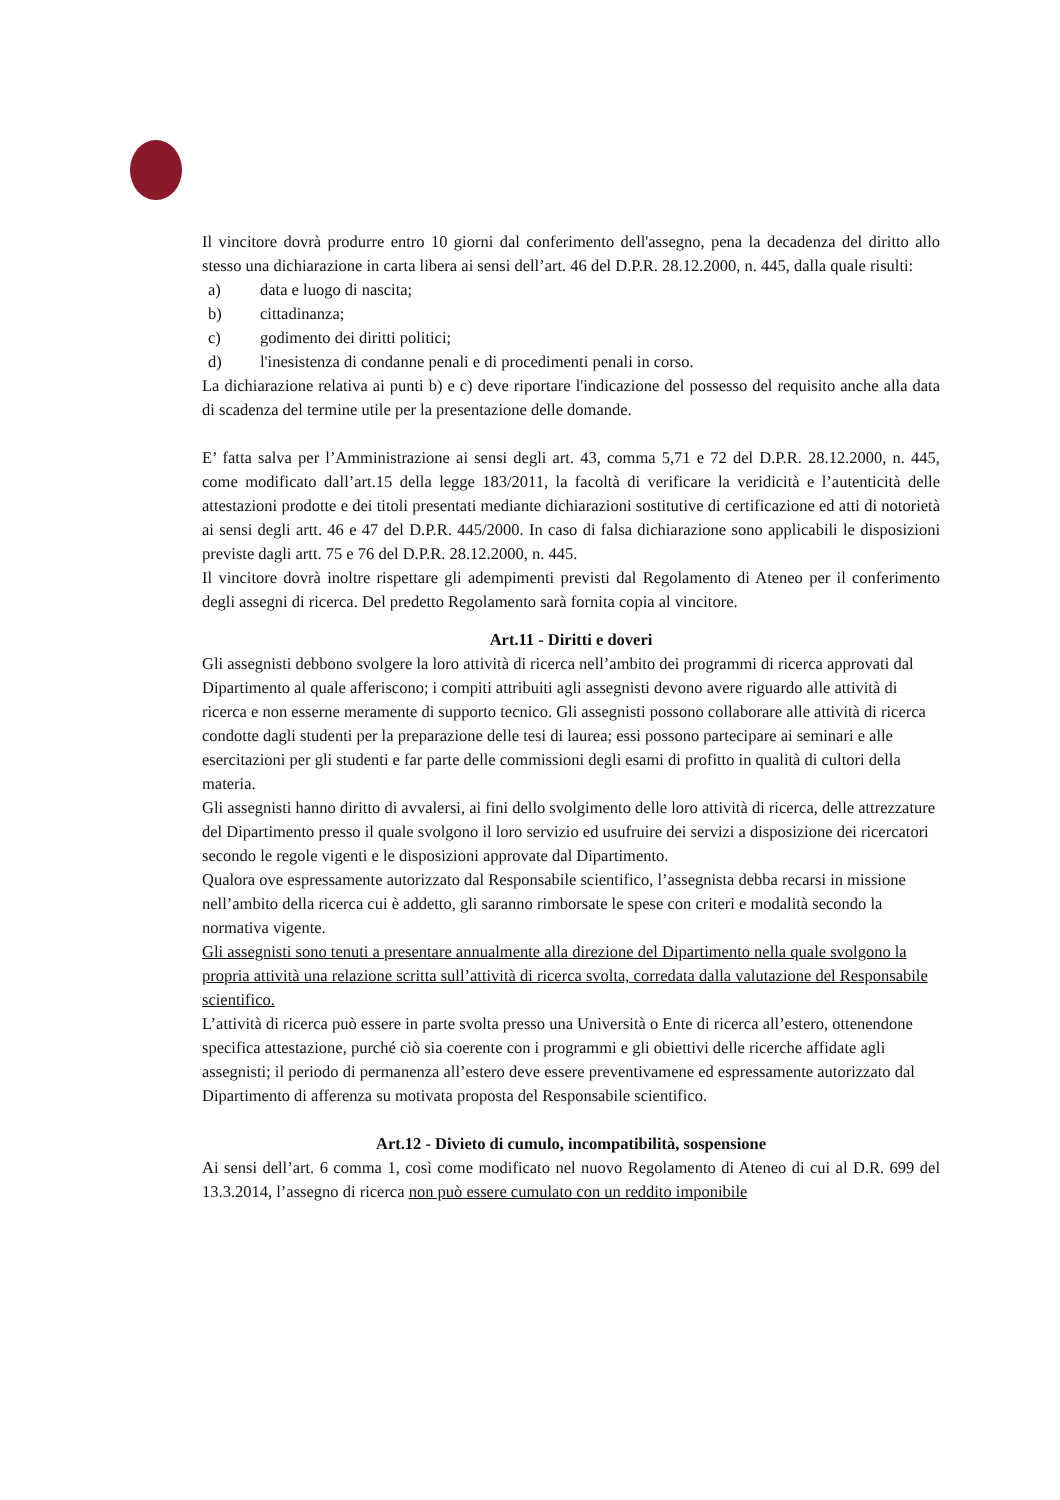Il vincitore dovrà produrre entro 10 giorni dal conferimento dell'assegno, pena la decadenza del diritto allo stesso una dichiarazione in carta libera ai sensi dell’art. 46 del D.P.R. 28.12.2000, n. 445, dalla quale risulti:
a) data e luogo di nascita;
b) cittadinanza;
c) godimento dei diritti politici;
d) l'inesistenza di condanne penali e di procedimenti penali in corso.
La dichiarazione relativa ai punti b) e c) deve riportare l'indicazione del possesso del requisito anche alla data di scadenza del termine utile per la presentazione delle domande.
E’ fatta salva per l’Amministrazione ai sensi degli art. 43, comma 5,71 e 72 del D.P.R. 28.12.2000, n. 445, come modificato dall’art.15 della legge 183/2011, la facoltà di verificare la veridicità e l’autenticità delle attestazioni prodotte e dei titoli presentati mediante dichiarazioni sostitutive di certificazione ed atti di notorietà ai sensi degli artt. 46 e 47 del D.P.R. 445/2000. In caso di falsa dichiarazione sono applicabili le disposizioni previste dagli artt. 75 e 76 del D.P.R. 28.12.2000, n. 445.
Il vincitore dovrà inoltre rispettare gli adempimenti previsti dal Regolamento di Ateneo per il conferimento degli assegni di ricerca. Del predetto Regolamento sarà fornita copia al vincitore.
Art.11 - Diritti e doveri
Gli assegnisti debbono svolgere la loro attività di ricerca nell’ambito dei programmi di ricerca approvati dal Dipartimento al quale afferiscono; i compiti attribuiti agli assegnisti devono avere riguardo alle attività di ricerca e non esserne meramente di supporto tecnico. Gli assegnisti possono collaborare alle attività di ricerca condotte dagli studenti per la preparazione delle tesi di laurea; essi possono partecipare ai seminari e alle esercitazioni per gli studenti e far parte delle commissioni degli esami di profitto in qualità di cultori della materia.
Gli assegnisti hanno diritto di avvalersi, ai fini dello svolgimento delle loro attività di ricerca, delle attrezzature del Dipartimento presso il quale svolgono il loro servizio ed usufruire dei servizi a disposizione dei ricercatori secondo le regole vigenti e le disposizioni approvate dal Dipartimento.
Qualora ove espressamente autorizzato dal Responsabile scientifico, l’assegnista debba recarsi in missione nell’ambito della ricerca cui è addetto, gli saranno rimborsate le spese con criteri e modalità secondo la normativa vigente.
Gli assegnisti sono tenuti a presentare annualmente alla direzione del Dipartimento nella quale svolgono la propria attività una relazione scritta sull’attività di ricerca svolta, corredata dalla valutazione del Responsabile scientifico.
L’attività di ricerca può essere in parte svolta presso una Università o Ente di ricerca all’estero, ottenendone specifica attestazione, purché ciò sia coerente con i programmi e gli obiettivi delle ricerche affidate agli assegnisti; il periodo di permanenza all’estero deve essere preventivamene ed espressamente autorizzato dal Dipartimento di afferenza su motivata proposta del Responsabile scientifico.
Art.12 - Divieto di cumulo, incompatibilità, sospensione
Ai sensi dell’art. 6 comma 1, così come modificato nel nuovo Regolamento di Ateneo di cui al D.R. 699 del 13.3.2014, l’assegno di ricerca non può essere cumulato con un reddito imponibile